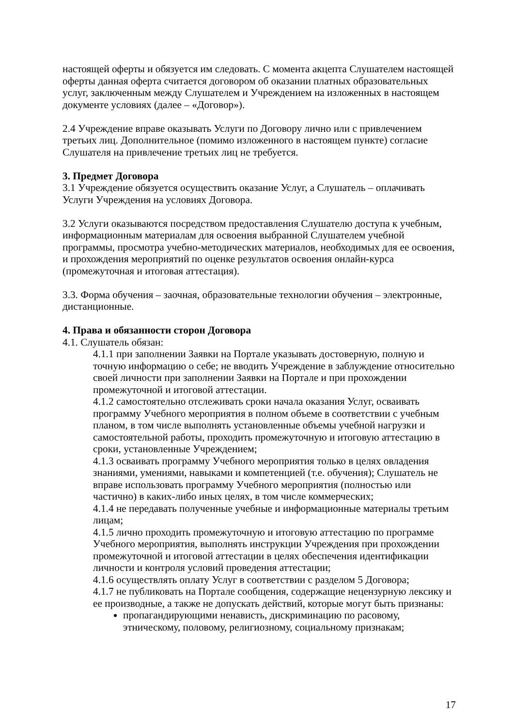настоящей оферты и обязуется им следовать. С момента акцепта Слушателем настоящей оферты данная оферта считается договором об оказании платных образовательных услуг, заключенным между Слушателем и Учреждением на изложенных в настоящем документе условиях (далее – «Договор»).
2.4 Учреждение вправе оказывать Услуги по Договору лично или с привлечением третьих лиц. Дополнительное (помимо изложенного в настоящем пункте) согласие Слушателя на привлечение третьих лиц не требуется.
3. Предмет Договора
3.1 Учреждение обязуется осуществить оказание Услуг, а Слушатель – оплачивать Услуги Учреждения на условиях Договора.
3.2 Услуги оказываются посредством предоставления Слушателю доступа к учебным, информационным материалам для освоения выбранной Слушателем учебной программы, просмотра учебно-методических материалов, необходимых для ее освоения, и прохождения мероприятий по оценке результатов освоения онлайн-курса (промежуточная и итоговая аттестация).
3.3. Форма обучения – заочная, образовательные технологии обучения – электронные, дистанционные.
4. Права и обязанности сторон Договора
4.1. Слушатель обязан:
4.1.1 при заполнении Заявки на Портале указывать достоверную, полную и точную информацию о себе; не вводить Учреждение в заблуждение относительно своей личности при заполнении Заявки на Портале и при прохождении промежуточной и итоговой аттестации.
4.1.2 самостоятельно отслеживать сроки начала оказания Услуг, осваивать программу Учебного мероприятия в полном объеме в соответствии с учебным планом, в том числе выполнять установленные объемы учебной нагрузки и самостоятельной работы, проходить промежуточную и итоговую аттестацию в сроки, установленные Учреждением;
4.1.3 осваивать программу Учебного мероприятия только в целях овладения знаниями, умениями, навыками и компетенцией (т.е. обучения); Слушатель не вправе использовать программу Учебного мероприятия (полностью или частично) в каких-либо иных целях, в том числе коммерческих;
4.1.4 не передавать полученные учебные и информационные материалы третьим лицам;
4.1.5 лично проходить промежуточную и итоговую аттестацию по программе Учебного мероприятия, выполнять инструкции Учреждения при прохождении промежуточной и итоговой аттестации в целях обеспечения идентификации личности и контроля условий проведения аттестации;
4.1.6 осуществлять оплату Услуг в соответствии с разделом 5 Договора;
4.1.7 не публиковать на Портале сообщения, содержащие нецензурную лексику и ее производные, а также не допускать действий, которые могут быть признаны:
пропагандирующими ненависть, дискриминацию по расовому, этническому, половому, религиозному, социальному признакам;
17